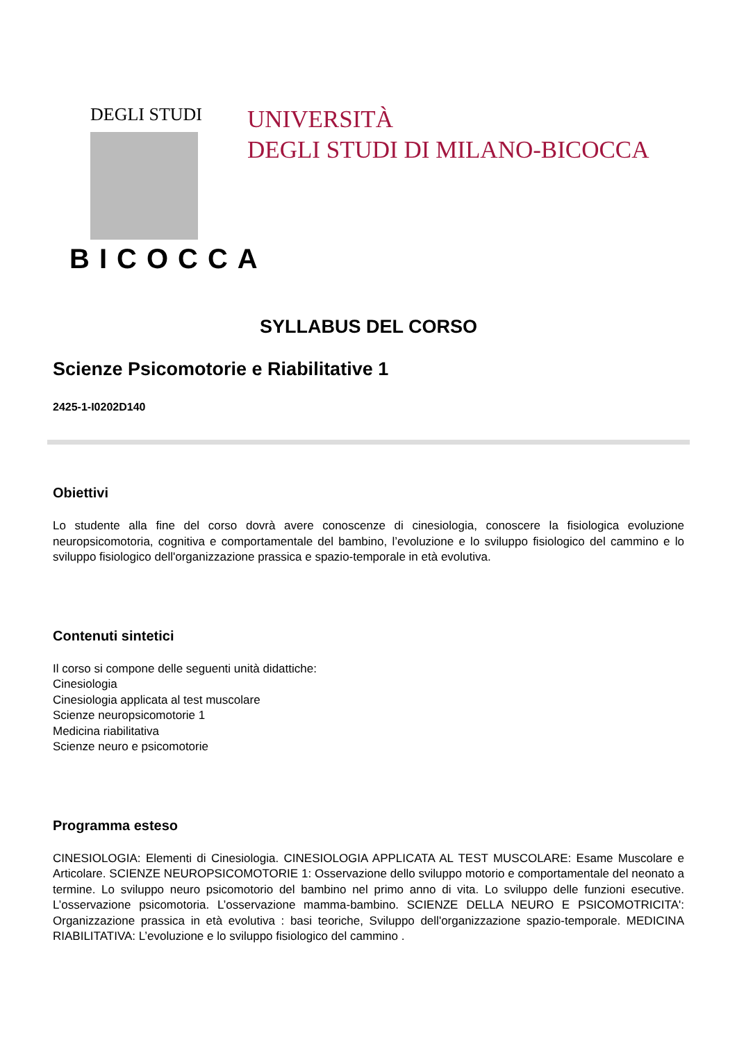DEGLI STUDI
BICOCCA
UNIVERSITÀ
DEGLI STUDI DI MILANO-BICOCCA
SYLLABUS DEL CORSO
Scienze Psicomotorie e Riabilitative 1
2425-1-I0202D140
Obiettivi
Lo studente alla fine del corso dovrà avere conoscenze di cinesiologia, conoscere la fisiologica evoluzione neuropsicomotoria, cognitiva e comportamentale del bambino, l’evoluzione e lo sviluppo fisiologico del cammino e lo sviluppo fisiologico dell'organizzazione prassica e spazio-temporale in età evolutiva.
Contenuti sintetici
Il corso si compone delle seguenti unità didattiche:
Cinesiologia
Cinesiologia applicata al test muscolare
Scienze neuropsicomotorie 1
Medicina riabilitativa
Scienze neuro e psicomotorie
Programma esteso
CINESIOLOGIA: Elementi di Cinesiologia. CINESIOLOGIA APPLICATA AL TEST MUSCOLARE: Esame Muscolare e Articolare. SCIENZE NEUROPSICOMOTORIE 1: Osservazione dello sviluppo motorio e comportamentale del neonato a termine. Lo sviluppo neuro psicomotorio del bambino nel primo anno di vita. Lo sviluppo delle funzioni esecutive. L’osservazione psicomotoria. L’osservazione mamma-bambino. SCIENZE DELLA NEURO E PSICOMOTRICITA': Organizzazione prassica in età evolutiva : basi teoriche, Sviluppo dell'organizzazione spazio-temporale. MEDICINA RIABILITATIVA: L’evoluzione e lo sviluppo fisiologico del cammino .